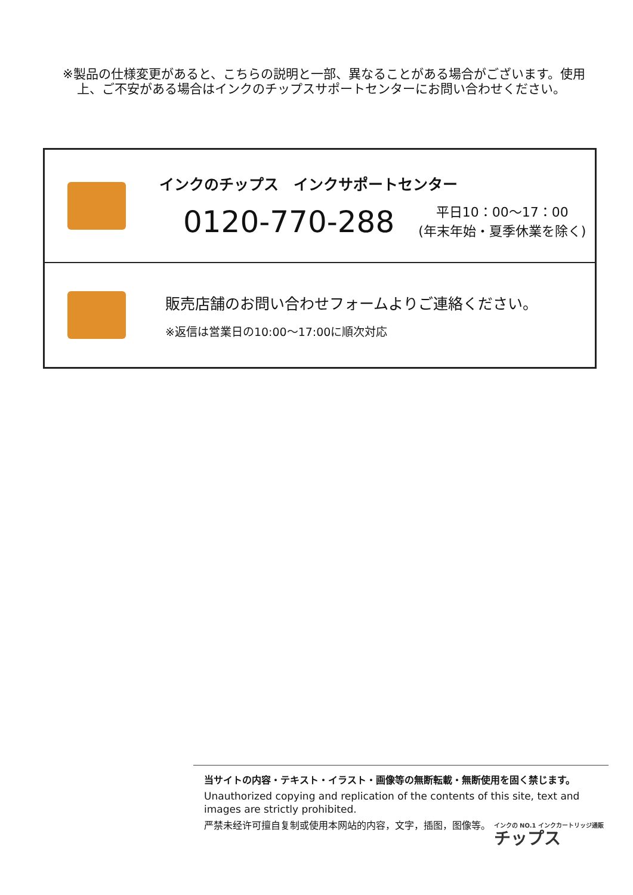※製品の仕様変更があると、こちらの説明と一部、異なることがある場合がございます。使用上、ご不安がある場合はインクのチップスサポートセンターにお問い合わせください。
インクのチップス　インクサポートセンター
0120-770-288 平日10：00～17：00
(年末年始・夏季休業を除く)
販売店舗のお問い合わせフォームよりご連絡ください。
※返信は営業日の10:00～17:00に順次対応
当サイトの内容・テキスト・イラスト・画像等の無断転載・無断使用を固く禁じます。
Unauthorized copying and replication of the contents of this site, text and images are strictly prohibited.
严禁未经许可擅自复制或使用本网站的内容，文字，插图，图像等。
インクの NO.1 インクカートリッジ通販
チップス